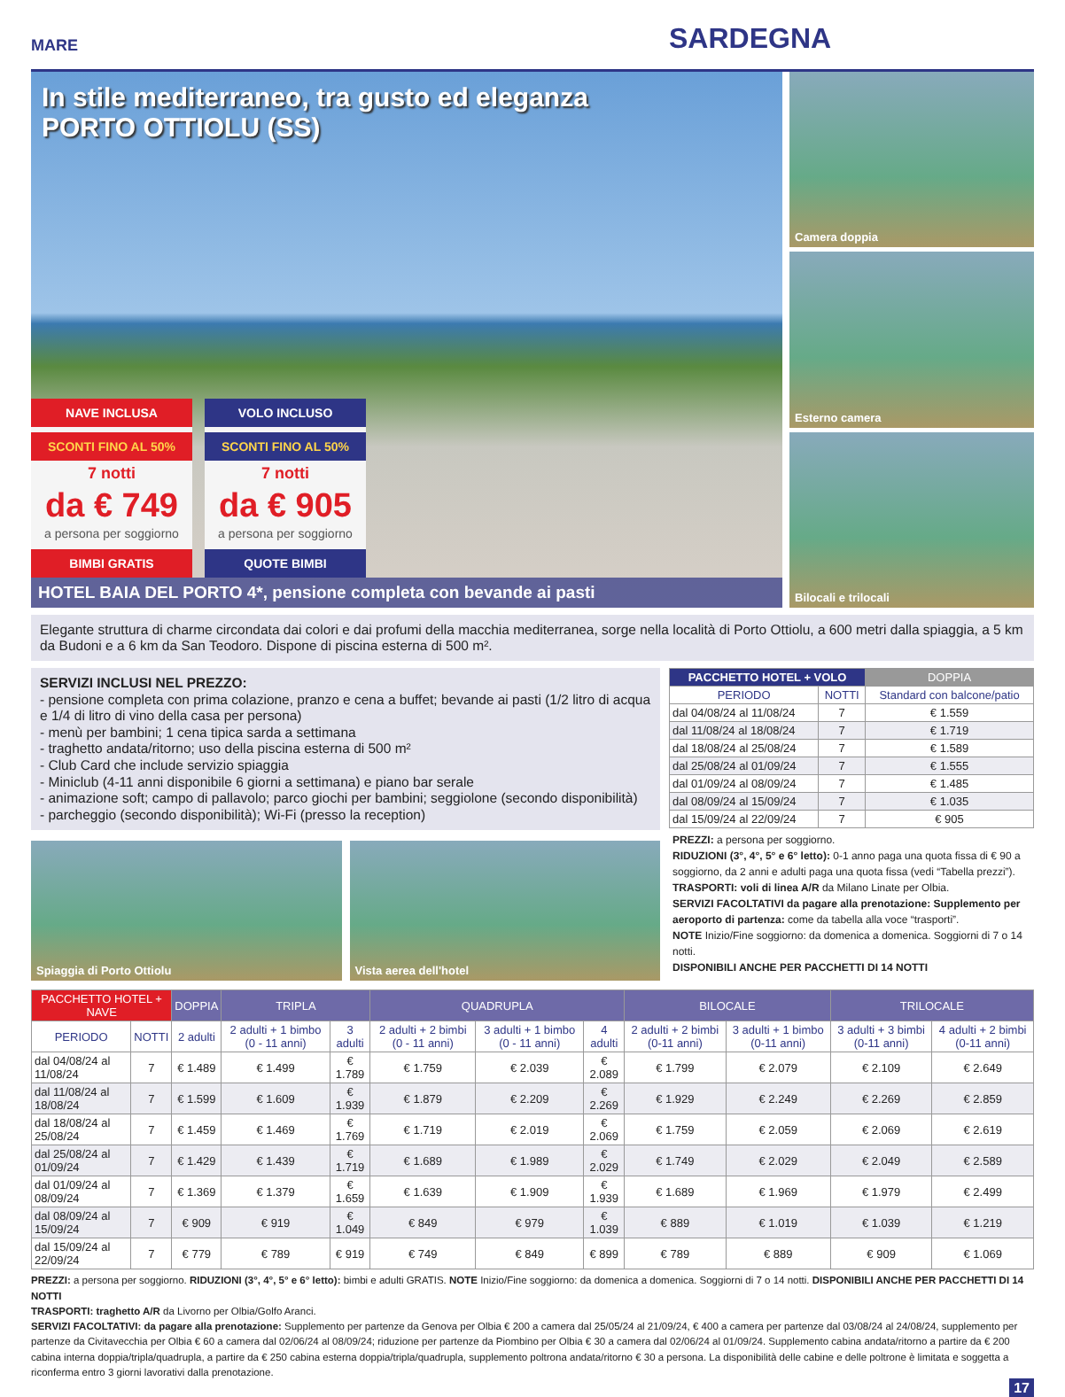MARE SARDEGNA
In stile mediterraneo, tra gusto ed eleganza
PORTO OTTIOLU (SS)
NAVE INCLUSA
SCONTI FINO AL 50%
7 notti
da € 749
a persona per soggiorno
BIMBI GRATIS
VOLO INCLUSO
SCONTI FINO AL 50%
7 notti
da € 905
a persona per soggiorno
QUOTE BIMBI
HOTEL BAIA DEL PORTO 4*, pensione completa con bevande ai pasti
Camera doppia
Esterno camera
Bilocali e trilocali
Elegante struttura di charme circondata dai colori e dai profumi della macchia mediterranea, sorge nella località di Porto Ottiolu, a 600 metri dalla spiaggia, a 5 km da Budoni e a 6 km da San Teodoro. Dispone di piscina esterna di 500 m².
SERVIZI INCLUSI NEL PREZZO:
- pensione completa con prima colazione, pranzo e cena a buffet; bevande ai pasti (1/2 litro di acqua e 1/4 di litro di vino della casa per persona)
- menù per bambini; 1 cena tipica sarda a settimana
- traghetto andata/ritorno; uso della piscina esterna di 500 m²
- Club Card che include servizio spiaggia
- Miniclub (4-11 anni disponibile 6 giorni a settimana) e piano bar serale
- animazione soft; campo di pallavolo; parco giochi per bambini; seggiolone (secondo disponibilità)
- parcheggio (secondo disponibilità); Wi-Fi (presso la reception)
Spiaggia di Porto Ottiolu Vista aerea dell'hotel
| PACCHETTO HOTEL + VOLO | | DOPPIA |
| --- | --- | --- |
| PERIODO | NOTTI | Standard con balcone/patio |
| dal 04/08/24 al 11/08/24 | 7 | € 1.559 |
| dal 11/08/24 al 18/08/24 | 7 | € 1.719 |
| dal 18/08/24 al 25/08/24 | 7 | € 1.589 |
| dal 25/08/24 al 01/09/24 | 7 | € 1.555 |
| dal 01/09/24 al 08/09/24 | 7 | € 1.485 |
| dal 08/09/24 al 15/09/24 | 7 | € 1.035 |
| dal 15/09/24 al 22/09/24 | 7 | € 905 |
PREZZI: a persona per soggiorno.
RIDUZIONI (3°, 4°, 5° e 6° letto): 0-1 anno paga una quota fissa di € 90 a soggiorno, da 2 anni e adulti paga una quota fissa (vedi “Tabella prezzi”).
TRASPORTI: voli di linea A/R da Milano Linate per Olbia.
SERVIZI FACOLTATIVI da pagare alla prenotazione: Supplemento per aeroporto di partenza: come da tabella alla voce “trasporti”.
NOTE Inizio/Fine soggiorno: da domenica a domenica. Soggiorni di 7 o 14 notti.
DISPONIBILI ANCHE PER PACCHETTI DI 14 NOTTI
| PACCHETTO HOTEL + NAVE | | DOPPIA | TRIPLA | | QUADRUPLA | | | BILOCALE | | TRILOCALE | |
| --- | --- | --- | --- | --- | --- | --- | --- | --- | --- | --- | --- |
| PERIODO | NOTTI | 2 adulti | 2 adulti + 1 bimbo (0 - 11 anni) | 3 adulti | 2 adulti + 2 bimbi (0 - 11 anni) | 3 adulti + 1 bimbo (0 - 11 anni) | 4 adulti | 2 adulti + 2 bimbi (0-11 anni) | 3 adulti + 1 bimbo (0-11 anni) | 3 adulti + 3 bimbi (0-11 anni) | 4 adulti + 2 bimbi (0-11 anni) |
| dal 04/08/24 al 11/08/24 | 7 | € 1.489 | € 1.499 | € 1.789 | € 1.759 | € 2.039 | € 2.089 | € 1.799 | € 2.079 | € 2.109 | € 2.649 |
| dal 11/08/24 al 18/08/24 | 7 | € 1.599 | € 1.609 | € 1.939 | € 1.879 | € 2.209 | € 2.269 | € 1.929 | € 2.249 | € 2.269 | € 2.859 |
| dal 18/08/24 al 25/08/24 | 7 | € 1.459 | € 1.469 | € 1.769 | € 1.719 | € 2.019 | € 2.069 | € 1.759 | € 2.059 | € 2.069 | € 2.619 |
| dal 25/08/24 al 01/09/24 | 7 | € 1.429 | € 1.439 | € 1.719 | € 1.689 | € 1.989 | € 2.029 | € 1.749 | € 2.029 | € 2.049 | € 2.589 |
| dal 01/09/24 al 08/09/24 | 7 | € 1.369 | € 1.379 | € 1.659 | € 1.639 | € 1.909 | € 1.939 | € 1.689 | € 1.969 | € 1.979 | € 2.499 |
| dal 08/09/24 al 15/09/24 | 7 | € 909 | € 919 | € 1.049 | € 849 | € 979 | € 1.039 | € 889 | € 1.019 | € 1.039 | € 1.219 |
| dal 15/09/24 al 22/09/24 | 7 | € 779 | € 789 | € 919 | € 749 | € 849 | € 899 | € 789 | € 889 | € 909 | € 1.069 |
PREZZI: a persona per soggiorno. RIDUZIONI (3°, 4°, 5° e 6° letto): bimbi e adulti GRATIS. NOTE Inizio/Fine soggiorno: da domenica a domenica. Soggiorni di 7 o 14 notti. DISPONIBILI ANCHE PER PACCHETTI DI 14 NOTTI
TRASPORTI: traghetto A/R da Livorno per Olbia/Golfo Aranci.
SERVIZI FACOLTATIVI: da pagare alla prenotazione: Supplemento per partenze da Genova per Olbia € 200 a camera dal 25/05/24 al 21/09/24, € 400 a camera per partenze dal 03/08/24 al 24/08/24, supplemento per partenze da Civitavecchia per Olbia € 60 a camera dal 02/06/24 al 08/09/24; riduzione per partenze da Piombino per Olbia € 30 a camera dal 02/06/24 al 01/09/24. Supplemento cabina andata/ritorno a partire da € 200 cabina interna doppia/tripla/quadrupla, a partire da € 250 cabina esterna doppia/tripla/quadrupla, supplemento poltrona andata/ritorno € 30 a persona. La disponibilità delle cabine e delle poltrone è limitata e soggetta a riconferma entro 3 giorni lavorativi dalla prenotazione.
17